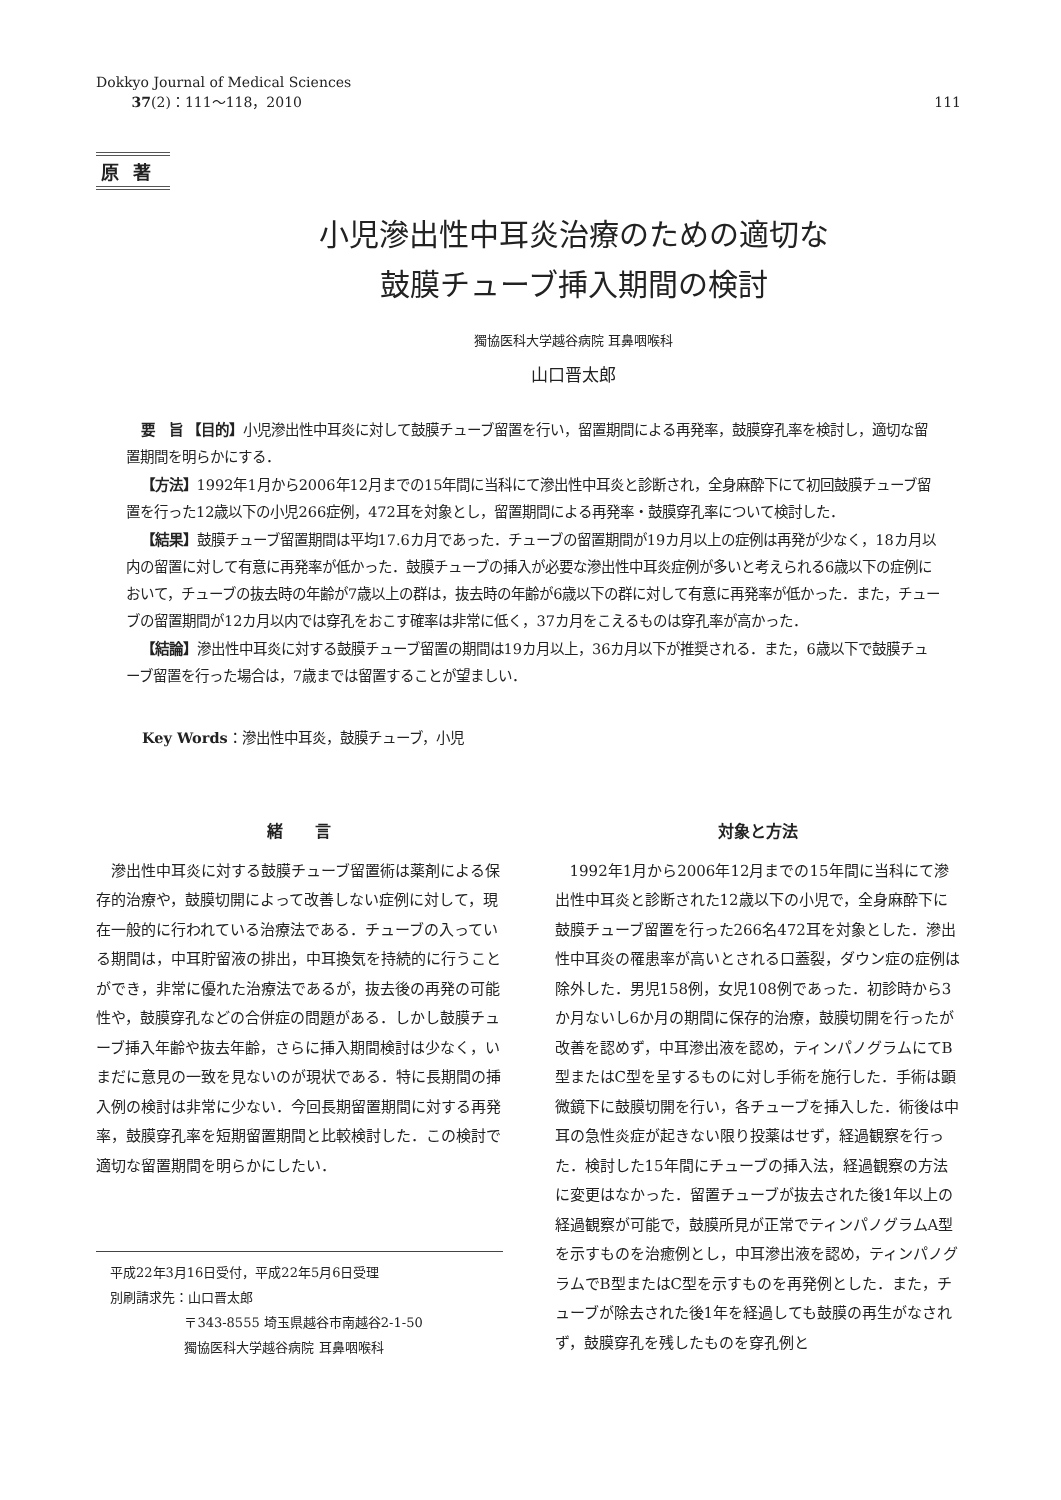Dokkyo Journal of Medical Sciences
37(2)：111～118，2010
111
原著
小児滲出性中耳炎治療のための適切な
鼓膜チューブ挿入期間の検討
獨協医科大学越谷病院 耳鼻咽喉科
山口晋太郎
要　旨 【目的】小児滲出性中耳炎に対して鼓膜チューブ留置を行い，留置期間による再発率，鼓膜穿孔率を検討し，適切な留置期間を明らかにする．
【方法】1992年1月から2006年12月までの15年間に当科にて滲出性中耳炎と診断され，全身麻酔下にて初回鼓膜チューブ留置を行った12歳以下の小児266症例，472耳を対象とし，留置期間による再発率・鼓膜穿孔率について検討した．
【結果】鼓膜チューブ留置期間は平均17.6カ月であった．チューブの留置期間が19カ月以上の症例は再発が少なく，18カ月以内の留置に対して有意に再発率が低かった．鼓膜チューブの挿入が必要な滲出性中耳炎症例が多いと考えられる6歳以下の症例において，チューブの抜去時の年齢が7歳以上の群は，抜去時の年齢が6歳以下の群に対して有意に再発率が低かった．また，チューブの留置期間が12カ月以内では穿孔をおこす確率は非常に低く，37カ月をこえるものは穿孔率が高かった．
【結論】滲出性中耳炎に対する鼓膜チューブ留置の期間は19カ月以上，36カ月以下が推奨される．また，6歳以下で鼓膜チューブ留置を行った場合は，7歳までは留置することが望ましい．
Key Words：滲出性中耳炎，鼓膜チューブ，小児
緒　　言
滲出性中耳炎に対する鼓膜チューブ留置術は薬剤による保存的治療や，鼓膜切開によって改善しない症例に対して，現在一般的に行われている治療法である．チューブの入っている期間は，中耳貯留液の排出，中耳換気を持続的に行うことができ，非常に優れた治療法であるが，抜去後の再発の可能性や，鼓膜穿孔などの合併症の問題がある．しかし鼓膜チューブ挿入年齢や抜去年齢，さらに挿入期間検討は少なく，いまだに意見の一致を見ないのが現状である．特に長期間の挿入例の検討は非常に少ない．今回長期留置期間に対する再発率，鼓膜穿孔率を短期留置期間と比較検討した．この検討で適切な留置期間を明らかにしたい．
平成22年3月16日受付，平成22年5月6日受理
別刷請求先：山口晋太郎
〒343-8555 埼玉県越谷市南越谷2-1-50
獨協医科大学越谷病院 耳鼻咽喉科
対象と方法
1992年1月から2006年12月までの15年間に当科にて滲出性中耳炎と診断された12歳以下の小児で，全身麻酔下に鼓膜チューブ留置を行った266名472耳を対象とした．滲出性中耳炎の罹患率が高いとされる口蓋裂，ダウン症の症例は除外した．男児158例，女児108例であった．初診時から3か月ないし6か月の期間に保存的治療，鼓膜切開を行ったが改善を認めず，中耳滲出液を認め，ティンパノグラムにてB型またはC型を呈するものに対し手術を施行した．手術は顕微鏡下に鼓膜切開を行い，各チューブを挿入した．術後は中耳の急性炎症が起きない限り投薬はせず，経過観察を行った．検討した15年間にチューブの挿入法，経過観察の方法に変更はなかった．留置チューブが抜去された後1年以上の経過観察が可能で，鼓膜所見が正常でティンパノグラムA型を示すものを治癒例とし，中耳滲出液を認め，ティンパノグラムでB型またはC型を示すものを再発例とした．また，チューブが除去された後1年を経過しても鼓膜の再生がなされず，鼓膜穿孔を残したものを穿孔例と